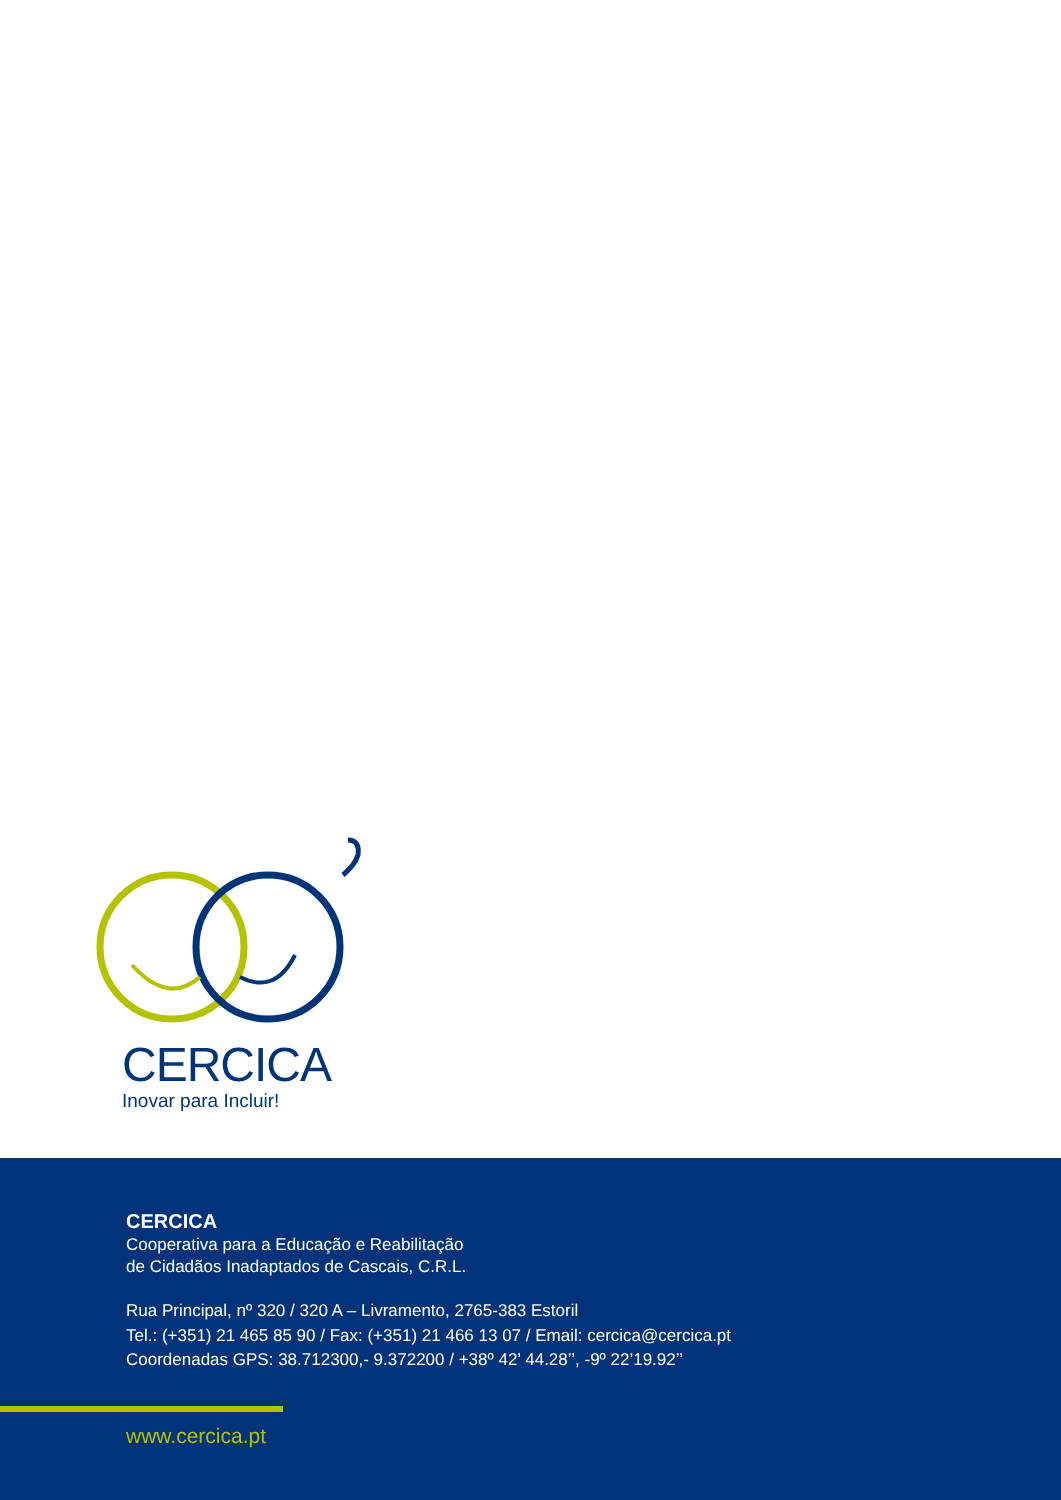CERCICA
Inovar para Incluir!
CERCICA
Cooperativa para a Educação e Reabilitação
de Cidadãos Inadaptados de Cascais, C.R.L.
Rua Principal, nº 320 / 320 A – Livramento, 2765-383 Estoril
Tel.: (+351) 21 465 85 90 / Fax: (+351) 21 466 13 07 / Email: cercica@cercica.pt
Coordenadas GPS: 38.712300,- 9.372200 / +38º 42’ 44.28’’, -9º 22’19.92’’
www.cercica.pt